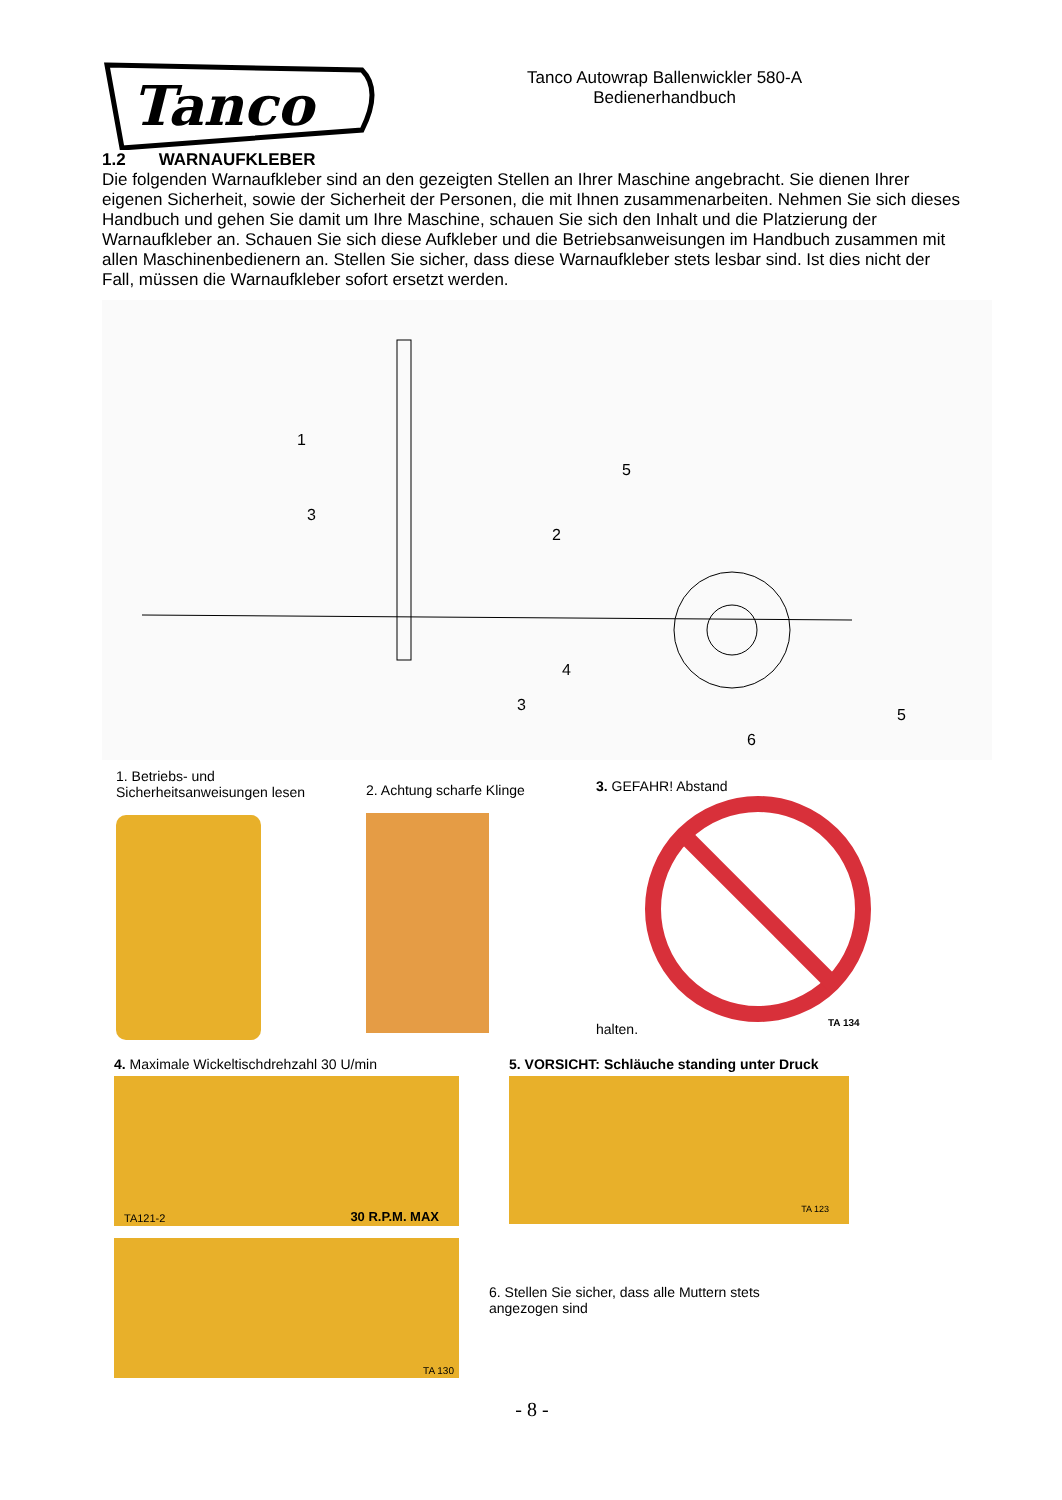Tanco
Tanco Autowrap Ballenwickler 580-A
Bedienerhandbuch
1.2 WARNAUFKLEBER
Die folgenden Warnaufkleber sind an den gezeigten Stellen an Ihrer Maschine angebracht. Sie dienen Ihrer eigenen Sicherheit, sowie der Sicherheit der Personen, die mit Ihnen zusammenarbeiten. Nehmen Sie sich dieses Handbuch und gehen Sie damit um Ihre Maschine, schauen Sie sich den Inhalt und die Platzierung der Warnaufkleber an. Schauen Sie sich diese Aufkleber und die Betriebsanweisungen im Handbuch zusammen mit allen Maschinenbedienern an. Stellen Sie sicher, dass diese Warnaufkleber stets lesbar sind. Ist dies nicht der Fall, müssen die Warnaufkleber sofort ersetzt werden.
1
3
2
5
4
5
3
6
1. Betriebs- und Sicherheitsanweisungen lesen
2. Achtung scharfe Klinge
3. GEFAHR! Abstand
halten.
TA 134
4. Maximale Wickeltischdrehzahl 30 U/min
TA121-2 30 R.P.M. MAX
TA 130
5. VORSICHT: Schläuche standing unter Druck
TA 123
6. Stellen Sie sicher, dass alle Muttern stets
angezogen sind
- 8 -